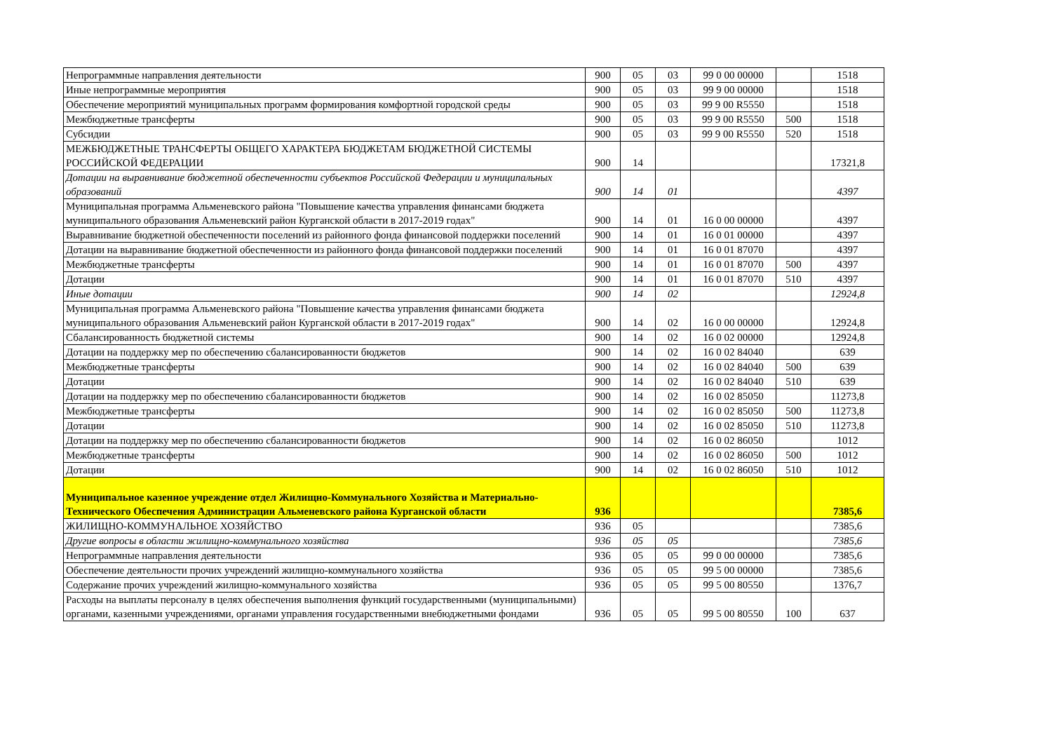| Непрограммные направления деятельности | 900 | 05 | 03 | 99 0 00 00000 | | 1518 |
| Иные непрограммные мероприятия | 900 | 05 | 03 | 99 9 00 00000 | | 1518 |
| Обеспечение мероприятий муниципальных программ формирования комфортной городской среды | 900 | 05 | 03 | 99 9 00 R5550 | | 1518 |
| Межбюджетные трансферты | 900 | 05 | 03 | 99 9 00 R5550 | 500 | 1518 |
| Субсидии | 900 | 05 | 03 | 99 9 00 R5550 | 520 | 1518 |
| МЕЖБЮДЖЕТНЫЕ ТРАНСФЕРТЫ ОБЩЕГО ХАРАКТЕРА БЮДЖЕТАМ БЮДЖЕТНОЙ СИСТЕМЫ РОССИЙСКОЙ ФЕДЕРАЦИИ | 900 | 14 | | | | 17321,8 |
| Дотации на выравнивание бюджетной обеспеченности субъектов Российской Федерации и муниципальных образований | 900 | 14 | 01 | | | 4397 |
| Муниципальная программа Альменевского района "Повышение качества управления финансами бюджета муниципального образования Альменевский район Курганской области в 2017-2019 годах" | 900 | 14 | 01 | 16 0 00 00000 | | 4397 |
| Выравнивание бюджетной обеспеченности поселений из районного фонда финансовой поддержки поселений | 900 | 14 | 01 | 16 0 01 00000 | | 4397 |
| Дотации на выравнивание бюджетной обеспеченности из районного фонда финансовой поддержки поселений | 900 | 14 | 01 | 16 0 01 87070 | | 4397 |
| Межбюджетные трансферты | 900 | 14 | 01 | 16 0 01 87070 | 500 | 4397 |
| Дотации | 900 | 14 | 01 | 16 0 01 87070 | 510 | 4397 |
| Иные дотации | 900 | 14 | 02 | | | 12924,8 |
| Муниципальная программа Альменевского района "Повышение качества управления финансами бюджета муниципального образования Альменевский район Курганской области в 2017-2019 годах" | 900 | 14 | 02 | 16 0 00 00000 | | 12924,8 |
| Сбалансированность бюджетной системы | 900 | 14 | 02 | 16 0 02 00000 | | 12924,8 |
| Дотации на поддержку мер по обеспечению сбалансированности бюджетов | 900 | 14 | 02 | 16 0 02 84040 | | 639 |
| Межбюджетные трансферты | 900 | 14 | 02 | 16 0 02 84040 | 500 | 639 |
| Дотации | 900 | 14 | 02 | 16 0 02 84040 | 510 | 639 |
| Дотации на поддержку мер по обеспечению сбалансированности бюджетов | 900 | 14 | 02 | 16 0 02 85050 | | 11273,8 |
| Межбюджетные трансферты | 900 | 14 | 02 | 16 0 02 85050 | 500 | 11273,8 |
| Дотации | 900 | 14 | 02 | 16 0 02 85050 | 510 | 11273,8 |
| Дотации на поддержку мер по обеспечению сбалансированности бюджетов | 900 | 14 | 02 | 16 0 02 86050 | | 1012 |
| Межбюджетные трансферты | 900 | 14 | 02 | 16 0 02 86050 | 500 | 1012 |
| Дотации | 900 | 14 | 02 | 16 0 02 86050 | 510 | 1012 |
| Муниципальное казенное учреждение отдел Жилищно-Коммунального Хозяйства и Материально-Технического Обеспечения Администрации Альменевского района Курганской области | 936 | | | | | 7385,6 |
| ЖИЛИЩНО-КОММУНАЛЬНОЕ ХОЗЯЙСТВО | 936 | 05 | | | | 7385,6 |
| Другие вопросы в области жилищно-коммунального хозяйства | 936 | 05 | 05 | | | 7385,6 |
| Непрограммные направления деятельности | 936 | 05 | 05 | 99 0 00 00000 | | 7385,6 |
| Обеспечение деятельности прочих учреждений жилищно-коммунального хозяйства | 936 | 05 | 05 | 99 5 00 00000 | | 7385,6 |
| Содержание прочих учреждений жилищно-коммунального хозяйства | 936 | 05 | 05 | 99 5 00 80550 | | 1376,7 |
| Расходы на выплаты персоналу в целях обеспечения выполнения функций государственными (муниципальными) органами, казенными учреждениями, органами управления государственными внебюджетными фондами | 936 | 05 | 05 | 99 5 00 80550 | 100 | 637 |